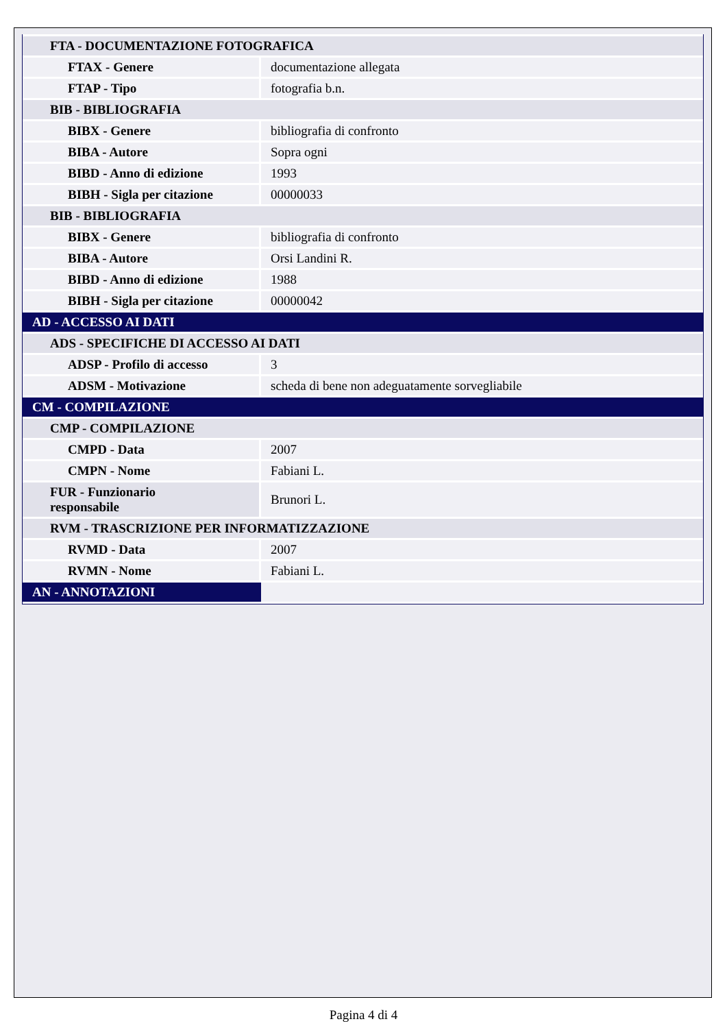| FTA - DOCUMENTAZIONE FOTOGRAFICA | |
| FTAX - Genere | documentazione allegata |
| FTAP - Tipo | fotografia b.n. |
| BIB - BIBLIOGRAFIA | |
| BIBX - Genere | bibliografia di confronto |
| BIBA - Autore | Sopra ogni |
| BIBD - Anno di edizione | 1993 |
| BIBH - Sigla per citazione | 00000033 |
| BIB - BIBLIOGRAFIA | |
| BIBX - Genere | bibliografia di confronto |
| BIBA - Autore | Orsi Landini R. |
| BIBD - Anno di edizione | 1988 |
| BIBH - Sigla per citazione | 00000042 |
| AD - ACCESSO AI DATI | |
| ADS - SPECIFICHE DI ACCESSO AI DATI | |
| ADSP - Profilo di accesso | 3 |
| ADSM - Motivazione | scheda di bene non adeguatamente sorvegliabile |
| CM - COMPILAZIONE | |
| CMP - COMPILAZIONE | |
| CMPD - Data | 2007 |
| CMPN - Nome | Fabiani L. |
| FUR - Funzionario responsabile | Brunori L. |
| RVM - TRASCRIZIONE PER INFORMATIZZAZIONE | |
| RVMD - Data | 2007 |
| RVMN - Nome | Fabiani L. |
| AN - ANNOTAZIONI | |
Pagina 4 di 4